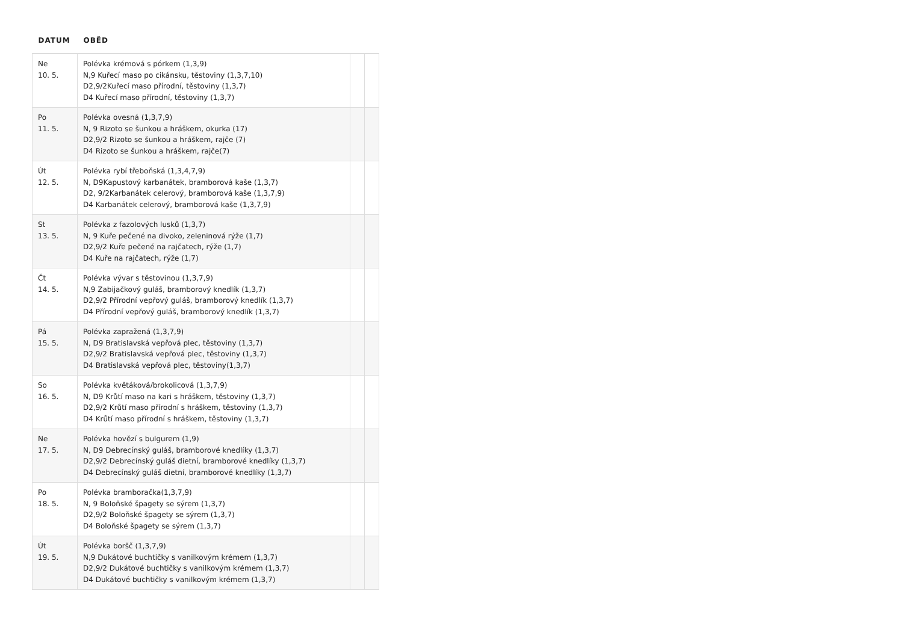| DATUM | OBĚD | | |
| --- | --- | --- | --- |
| Ne 10. 5. | Polévka krémová s pórkem (1,3,9) N,9 Kuřecí maso po cikánsku, těstoviny (1,3,7,10) D2,9/2Kuřecí maso přírodní, těstoviny (1,3,7) D4 Kuřecí maso přírodní, těstoviny (1,3,7) | | |
| Po 11. 5. | Polévka ovesná (1,3,7,9) N, 9 Rizoto se šunkou a hráškem, okurka (17) D2,9/2 Rizoto se šunkou a hráškem, rajče (7) D4 Rizoto se šunkou a hráškem, rajče(7) | | |
| Út 12. 5. | Polévka rybí třeboňská (1,3,4,7,9) N, D9Kapustový karbanátek, bramborová kaše (1,3,7) D2, 9/2Karbanátek celerový, bramborová kaše (1,3,7,9) D4 Karbanátek celerový, bramborová kaše (1,3,7,9) | | |
| St 13. 5. | Polévka z fazolových lusků (1,3,7) N, 9 Kuře pečené na divoko, zeleninová rýže (1,7) D2,9/2 Kuře pečené na rajčatech, rýže (1,7) D4 Kuře na rajčatech, rýže (1,7) | | |
| Čt 14. 5. | Polévka vývar s těstovinou (1,3,7,9) N,9 Zabijačkový guláš, bramborový knedlík (1,3,7) D2,9/2 Přírodní vepřový guláš, bramborový knedlík (1,3,7) D4 Přírodní vepřový guláš, bramborový knedlík (1,3,7) | | |
| Pá 15. 5. | Polévka zapražená (1,3,7,9) N, D9 Bratislavská vepřová plec, těstoviny (1,3,7) D2,9/2 Bratislavská vepřová plec, těstoviny (1,3,7) D4 Bratislavská vepřová plec, těstoviny(1,3,7) | | |
| So 16. 5. | Polévka květáková/brokolicová (1,3,7,9) N, D9 Krůtí maso na kari s hráškem, těstoviny (1,3,7) D2,9/2 Krůtí maso přírodní s hráškem, těstoviny (1,3,7) D4 Krůtí maso přírodní s hráškem, těstoviny (1,3,7) | | |
| Ne 17. 5. | Polévka hovězí s bulgurem (1,9) N, D9 Debrecínský guláš, bramborové knedlíky (1,3,7) D2,9/2 Debrecínský guláš dietní, bramborové knedlíky (1,3,7) D4 Debrecínský guláš dietní, bramborové knedlíky (1,3,7) | | |
| Po 18. 5. | Polévka bramboračka(1,3,7,9) N, 9 Boloňské špagety se sýrem (1,3,7) D2,9/2 Boloňské špagety se sýrem (1,3,7) D4 Boloňské špagety se sýrem (1,3,7) | | |
| Út 19. 5. | Polévka boršč (1,3,7,9) N,9 Dukátové buchtičky s vanilkovým krémem (1,3,7) D2,9/2 Dukátové buchtičky s vanilkovým krémem (1,3,7) D4 Dukátové buchtičky s vanilkovým krémem (1,3,7) | | |